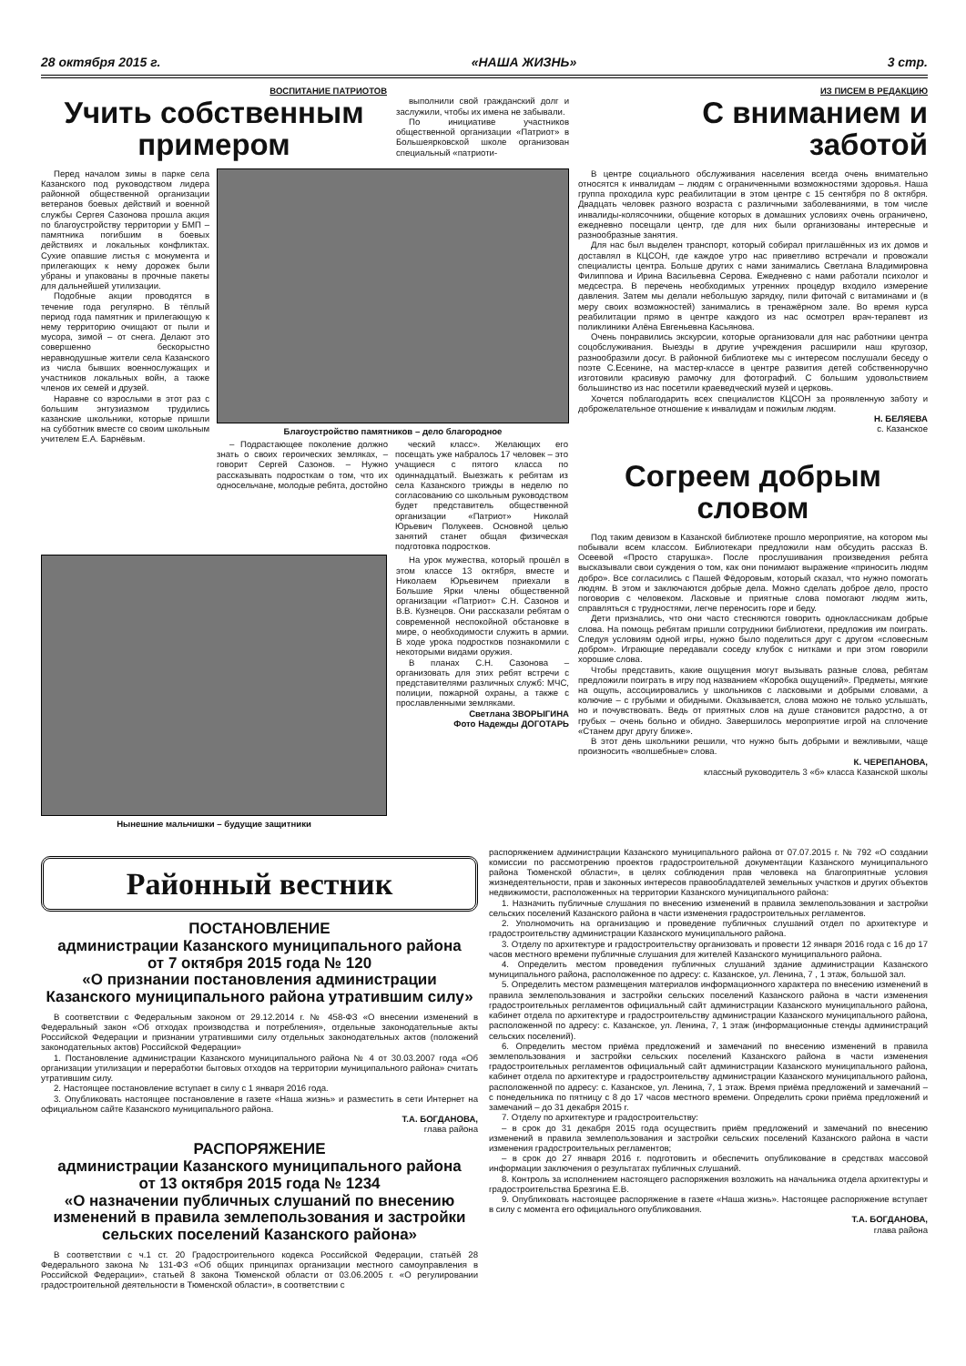28 октября 2015 г. «НАША ЖИЗНЬ» 3 стр.
ВОСПИТАНИЕ ПАТРИОТОВ
Учить собственным примером
выполнили свой гражданский долг и заслужили, чтобы их имена не забывали.
По инициативе участников общественной организации «Патриот» в Большеярковской школе организован специальный «патриоти-
Перед началом зимы в парке села Казанского под руководством лидера районной общественной организации ветеранов боевых действий и военной службы Сергея Сазонова прошла акция по благоустройству территории у БМП – памятника погибшим в боевых действиях и локальных конфликтах. Сухие опавшие листья с монумента и прилегающих к нему дорожек были убраны и упакованы в прочные пакеты для дальнейшей утилизации.
Подобные акции проводятся в течение года регулярно. В тёплый период года памятник и прилегающую к нему территорию очищают от пыли и мусора, зимой – от снега. Делают это совершенно бескорыстно неравнодушные жители села Казанского из числа бывших военнослужащих и участников локальных войн, а также членов их семей и друзей.
Наравне со взрослыми в этот раз с большим энтузиазмом трудились казанские школьники, которые пришли на субботник вместе со своим школьным учителем Е.А. Барнёвым.
Благоустройство памятников – дело благородное
– Подрастающее поколение должно знать о своих героических земляках, – говорит Сергей Сазонов. – Нужно рассказывать подросткам о том, что их односельчане, молодые ребята, достойно
ческий класс». Желающих его посещать уже набралось 17 человек – это учащиеся с пятого класса по одиннадцатый. Выезжать к ребятам из села Казанского трижды в неделю по согласованию со школьным руководством будет представитель общественной организации «Патриот» Николай Юрьевич Полукеев. Основной целью занятий станет общая физическая подготовка подростков.
Нынешние мальчишки – будущие защитники
На урок мужества, который прошёл в этом классе 13 октября, вместе и Николаем Юрьевичем приехали в Большие Ярки члены общественной организации «Патриот» С.Н. Сазонов и В.В. Кузнецов. Они рассказали ребятам о современной неспокойной обстановке в мире, о необходимости служить в армии. В ходе урока подростков познакомили с некоторыми видами оружия.
В планах С.Н. Сазонова – организовать для этих ребят встречи с представителями различных служб: МЧС, полиции, пожарной охраны, а также с прославленными земляками.
Светлана ЗВОРЫГИНА
Фото Надежды ДОГОТАРЬ
ИЗ ПИСЕМ В РЕДАКЦИЮ
С вниманием и заботой
В центре социального обслуживания населения всегда очень внимательно относятся к инвалидам – людям с ограниченными возможностями здоровья. Наша группа проходила курс реабилитации в этом центре с 15 сентября по 8 октября. Двадцать человек разного возраста с различными заболеваниями, в том числе инвалиды-колясочники, общение которых в домашних условиях очень ограничено, ежедневно посещали центр, где для них были организованы интересные и разнообразные занятия.
Для нас был выделен транспорт, который собирал приглашённых из их домов и доставлял в КЦСОН, где каждое утро нас приветливо встречали и провожали специалисты центра. Больше других с нами занимались Светлана Владимировна Филиппова и Ирина Васильевна Серова. Ежедневно с нами работали психолог и медсестра. В перечень необходимых утренних процедур входило измерение давления. Затем мы делали небольшую зарядку, пили фиточай с витаминами и (в меру своих возможностей) занимались в тренажёрном зале. Во время курса реабилитации прямо в центре каждого из нас осмотрел врач-терапевт из поликлиники Алёна Евгеньевна Касьянова.
Очень понравились экскурсии, которые организовали для нас работники центра соцобслуживания. Выезды в другие учреждения расширили наш кругозор, разнообразили досуг. В районной библиотеке мы с интересом послушали беседу о поэте С.Есенине, на мастер-классе в центре развития детей собственноручно изготовили красивую рамочку для фотографий. С большим удовольствием большинство из нас посетили краеведческий музей и церковь.
Хочется поблагодарить всех специалистов КЦСОН за проявленную заботу и доброжелательное отношение к инвалидам и пожилым людям.
Н. БЕЛЯЕВА
с. Казанское
Согреем добрым словом
Под таким девизом в Казанской библиотеке прошло мероприятие, на котором мы побывали всем классом. Библиотекари предложили нам обсудить рассказ В. Осеевой «Просто старушка». После прослушивания произведения ребята высказывали свои суждения о том, как они понимают выражение «приносить людям добро». Все согласились с Пашей Фёдоровым, который сказал, что нужно помогать людям. В этом и заключаются добрые дела. Можно сделать доброе дело, просто поговорив с человеком. Ласковые и приятные слова помогают людям жить, справляться с трудностями, легче переносить горе и беду.
Дети признались, что они часто стесняются говорить одноклассникам добрые слова. На помощь ребятам пришли сотрудники библиотеки, предложив им поиграть. Следуя условиям одной игры, нужно было поделиться друг с другом «словесным добром». Играющие передавали соседу клубок с нитками и при этом говорили хорошие слова.
Чтобы представить, какие ощущения могут вызывать разные слова, ребятам предложили поиграть в игру под названием «Коробка ощущений». Предметы, мягкие на ощупь, ассоциировались у школьников с ласковыми и добрыми словами, а колючие – с грубыми и обидными. Оказывается, слова можно не только услышать, но и почувствовать. Ведь от приятных слов на душе становится радостно, а от грубых – очень больно и обидно. Завершилось мероприятие игрой на сплочение «Станем друг другу ближе».
В этот день школьники решили, что нужно быть добрыми и вежливыми, чаще произносить «волшебные» слова.
К. ЧЕРЕПАНОВА,
классный руководитель 3 «б» класса Казанской школы
Районный вестник
ПОСТАНОВЛЕНИЕ
администрации Казанского муниципального района
от 7 октября 2015 года № 120
«О признании постановления администрации Казанского муниципального района утратившим силу»
В соответствии с Федеральным законом от 29.12.2014 г. № 458-ФЗ «О внесении изменений в Федеральный закон «Об отходах производства и потребления», отдельные законодательные акты Российской Федерации и признании утратившими силу отдельных законодательных актов (положений законодательных актов) Российской Федерации»
1. Постановление администрации Казанского муниципального района № 4 от 30.03.2007 года «Об организации утилизации и переработки бытовых отходов на территории муниципального района» считать утратившим силу.
2. Настоящее постановление вступает в силу с 1 января 2016 года.
3. Опубликовать настоящее постановление в газете «Наша жизнь» и разместить в сети Интернет на официальном сайте Казанского муниципального района.
Т.А. БОГДАНОВА,
глава района
РАСПОРЯЖЕНИЕ
администрации Казанского муниципального района
от 13 октября 2015 года № 1234
«О назначении публичных слушаний по внесению изменений в правила землепользования и застройки сельских поселений Казанского района»
В соответствии с ч.1 ст. 20 Градостроительного кодекса Российской Федерации, статьёй 28 Федерального закона № 131-ФЗ «Об общих принципах организации местного самоуправления в Российской Федерации», статьей 8 закона Тюменской области от 03.06.2005 г. «О регулировании градостроительной деятельности в Тюменской области», в соответствии с
распоряжением администрации Казанского муниципального района от 07.07.2015 г. № 792 «О создании комиссии по рассмотрению проектов градостроительной документации Казанского муниципального района Тюменской области», в целях соблюдения прав человека на благоприятные условия жизнедеятельности, прав и законных интересов правообладателей земельных участков и других объектов недвижимости, расположенных на территории Казанского муниципального района:
1. Назначить публичные слушания по внесению изменений в правила землепользования и застройки сельских поселений Казанского района в части изменения градостроительных регламентов.
2. Уполномочить на организацию и проведение публичных слушаний отдел по архитектуре и градостроительству администрации Казанского муниципального района.
3. Отделу по архитектуре и градостроительству организовать и провести 12 января 2016 года с 16 до 17 часов местного времени публичные слушания для жителей Казанского муниципального района.
4. Определить местом проведения публичных слушаний здание администрации Казанского муниципального района, расположенное по адресу: с. Казанское, ул. Ленина, 7 , 1 этаж, большой зал.
5. Определить местом размещения материалов информационного характера по внесению изменений в правила землепользования и застройки сельских поселений Казанского района в части изменения градостроительных регламентов официальный сайт администрации Казанского муниципального района, кабинет отдела по архитектуре и градостроительству администрации Казанского муниципального района, расположенной по адресу: с. Казанское, ул. Ленина, 7, 1 этаж (информационные стенды администраций сельских поселений).
6. Определить местом приёма предложений и замечаний по внесению изменений в правила землепользования и застройки сельских поселений Казанского района в части изменения градостроительных регламентов официальный сайт администрации Казанского муниципального района, кабинет отдела по архитектуре и градостроительству администрации Казанского муниципального района, расположенной по адресу: с. Казанское, ул. Ленина, 7, 1 этаж. Время приёма предложений и замечаний – с понедельника по пятницу с 8 до 17 часов местного времени. Определить сроки приёма предложений и замечаний – до 31 декабря 2015 г.
7. Отделу по архитектуре и градостроительству:
– в срок до 31 декабря 2015 года осуществить приём предложений и замечаний по внесению изменений в правила землепользования и застройки сельских поселений Казанского района в части изменения градостроительных регламентов;
– в срок до 27 января 2016 г. подготовить и обеспечить опубликование в средствах массовой информации заключения о результатах публичных слушаний.
8. Контроль за исполнением настоящего распоряжения возложить на начальника отдела архитектуры и градостроительства Брезгина Е.В.
9. Опубликовать настоящее распоряжение в газете «Наша жизнь». Настоящее распоряжение вступает в силу с момента его официального опубликования.
Т.А. БОГДАНОВА,
глава района